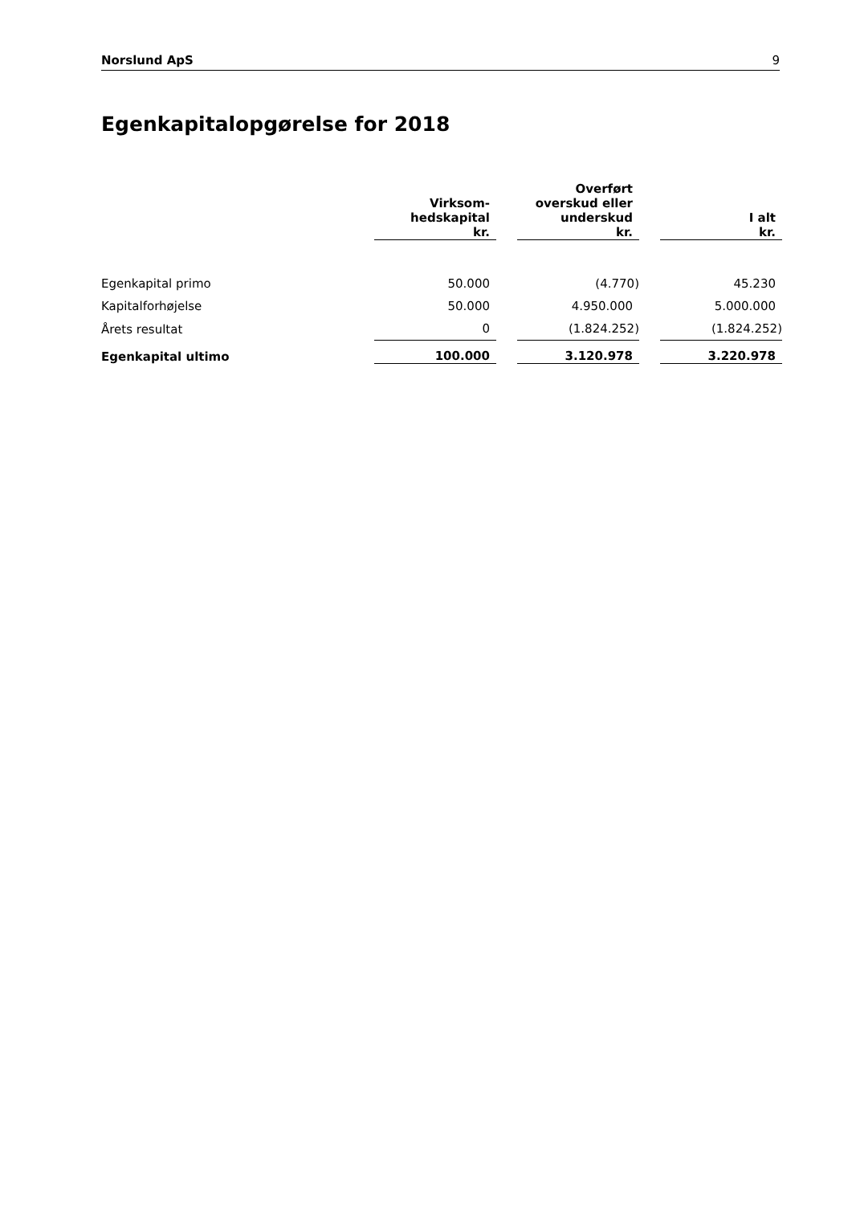Norslund ApS 9
Egenkapitalopgørelse for 2018
| | Virksom- hedskapital kr. | | Overført overskud eller underskud kr. | | I alt kr. |
| --- | --- | --- | --- | --- | --- |
| Egenkapital primo | 50.000 | | (4.770) | | 45.230 |
| Kapitalforhøjelse | 50.000 | | 4.950.000 | | 5.000.000 |
| Årets resultat | 0 | | (1.824.252) | | (1.824.252) |
| Egenkapital ultimo | 100.000 | | 3.120.978 | | 3.220.978 |